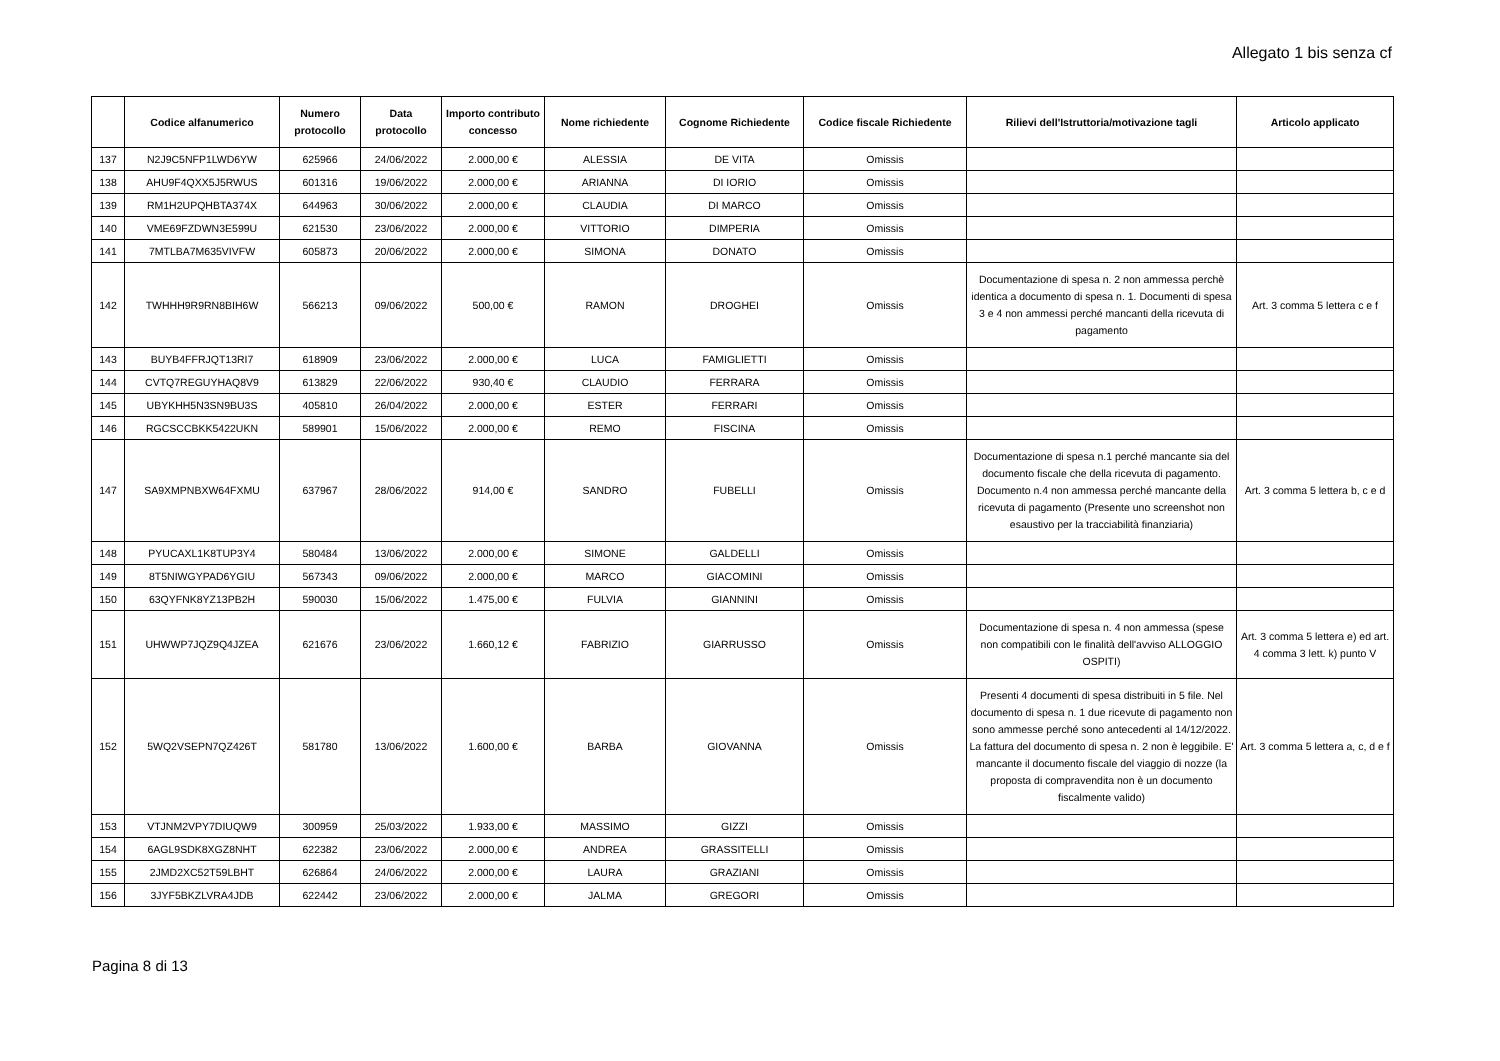Allegato 1 bis senza cf
| | Codice alfanumerico | Numero protocollo | Data protocollo | Importo contributo concesso | Nome richiedente | Cognome Richiedente | Codice fiscale Richiedente | Rilievi dell'Istruttoria/motivazione tagli | Articolo applicato |
| --- | --- | --- | --- | --- | --- | --- | --- | --- | --- |
| 137 | N2J9C5NFP1LWD6YW | 625966 | 24/06/2022 | 2.000,00 € | ALESSIA | DE VITA | Omissis | | |
| 138 | AHU9F4QXX5J5RWUS | 601316 | 19/06/2022 | 2.000,00 € | ARIANNA | DI IORIO | Omissis | | |
| 139 | RM1H2UPQHBTA374X | 644963 | 30/06/2022 | 2.000,00 € | CLAUDIA | DI MARCO | Omissis | | |
| 140 | VME69FZDWN3E599U | 621530 | 23/06/2022 | 2.000,00 € | VITTORIO | DIMPERIA | Omissis | | |
| 141 | 7MTLBA7M635VIVFW | 605873 | 20/06/2022 | 2.000,00 € | SIMONA | DONATO | Omissis | | |
| 142 | TWHHH9R9RN8BIH6W | 566213 | 09/06/2022 | 500,00 € | RAMON | DROGHEI | Omissis | Documentazione di spesa n. 2 non ammessa perchè identica a documento di spesa n. 1. Documenti di spesa 3 e 4 non ammessi perché mancanti della ricevuta di pagamento | Art. 3 comma 5 lettera c e f |
| 143 | BUYB4FFRJQT13RI7 | 618909 | 23/06/2022 | 2.000,00 € | LUCA | FAMIGLIETTI | Omissis | | |
| 144 | CVTQ7REGUYHAQ8V9 | 613829 | 22/06/2022 | 930,40 € | CLAUDIO | FERRARA | Omissis | | |
| 145 | UBYKHH5N3SN9BU3S | 405810 | 26/04/2022 | 2.000,00 € | ESTER | FERRARI | Omissis | | |
| 146 | RGCSCCBKK5422UKN | 589901 | 15/06/2022 | 2.000,00 € | REMO | FISCINA | Omissis | | |
| 147 | SA9XMPNBXW64FXMU | 637967 | 28/06/2022 | 914,00 € | SANDRO | FUBELLI | Omissis | Documentazione di spesa n.1 perché mancante sia del documento fiscale che della ricevuta di pagamento. Documento n.4 non ammessa perché mancante della ricevuta di pagamento (Presente uno screenshot non esaustivo per la tracciabilità finanziaria) | Art. 3 comma 5 lettera b, c e d |
| 148 | PYUCAXL1K8TUP3Y4 | 580484 | 13/06/2022 | 2.000,00 € | SIMONE | GALDELLI | Omissis | | |
| 149 | 8T5NIWGYPAD6YGIU | 567343 | 09/06/2022 | 2.000,00 € | MARCO | GIACOMINI | Omissis | | |
| 150 | 63QYFNK8YZ13PB2H | 590030 | 15/06/2022 | 1.475,00 € | FULVIA | GIANNINI | Omissis | | |
| 151 | UHWWP7JQZ9Q4JZEA | 621676 | 23/06/2022 | 1.660,12 € | FABRIZIO | GIARRUSSO | Omissis | Documentazione di spesa n. 4 non ammessa (spese non compatibili con le finalità dell'avviso ALLOGGIO OSPITI) | Art. 3 comma 5 lettera e) ed art. 4 comma 3 lett. k) punto V |
| 152 | 5WQ2VSEPN7QZ426T | 581780 | 13/06/2022 | 1.600,00 € | BARBA | GIOVANNA | Omissis | Presenti 4 documenti di spesa distribuiti in 5 file. Nel documento di spesa n. 1 due ricevute di pagamento non sono ammesse perché sono antecedenti al 14/12/2022. La fattura del documento di spesa n. 2 non è leggibile. E' mancante il documento fiscale del viaggio di nozze (la proposta di compravendita non è un documento fiscalmente valido) | Art. 3 comma 5 lettera a, c, d e f |
| 153 | VTJNM2VPY7DIUQW9 | 300959 | 25/03/2022 | 1.933,00 € | MASSIMO | GIZZI | Omissis | | |
| 154 | 6AGL9SDK8XGZ8NHT | 622382 | 23/06/2022 | 2.000,00 € | ANDREA | GRASSITELLI | Omissis | | |
| 155 | 2JMD2XC52T59LBHT | 626864 | 24/06/2022 | 2.000,00 € | LAURA | GRAZIANI | Omissis | | |
| 156 | 3JYF5BKZLVRA4JDB | 622442 | 23/06/2022 | 2.000,00 € | JALMA | GREGORI | Omissis | | |
Pagina 8 di 13